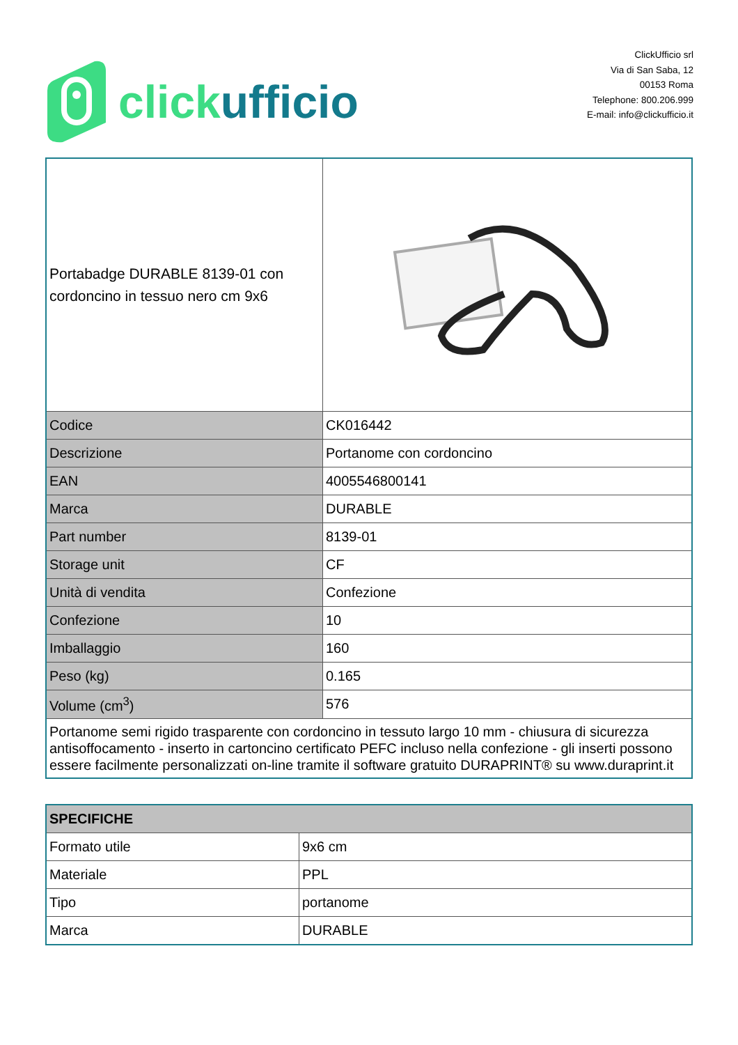click ufficio
ClickUfficio srl
Via di San Saba, 12
00153 Roma
Telephone: 800.206.999
E-mail: info@clickufficio.it
| Portabadge DURABLE 8139-01 con cordoncino in tessuo nero cm 9x6 | |
| Codice | CK016442 |
| Descrizione | Portanome con cordoncino |
| EAN | 4005546800141 |
| Marca | DURABLE |
| Part number | 8139-01 |
| Storage unit | CF |
| Unità di vendita | Confezione |
| Confezione | 10 |
| Imballaggio | 160 |
| Peso (kg) | 0.165 |
| Volume (cm<sup>3</sup>) | 576 |
| Portanome semi rigido trasparente con cordoncino in tessuto largo 10 mm - chiusura di sicurezza antisoffocamento - inserto in cartoncino certificato PEFC incluso nella confezione - gli inserti possono essere facilmente personalizzati on-line tramite il software gratuito DURAPRINT® su www.duraprint.it | |
| SPECIFICHE | |
| Formato utile | 9x6 cm |
| Materiale | PPL |
| Tipo | portanome |
| Marca | DURABLE |